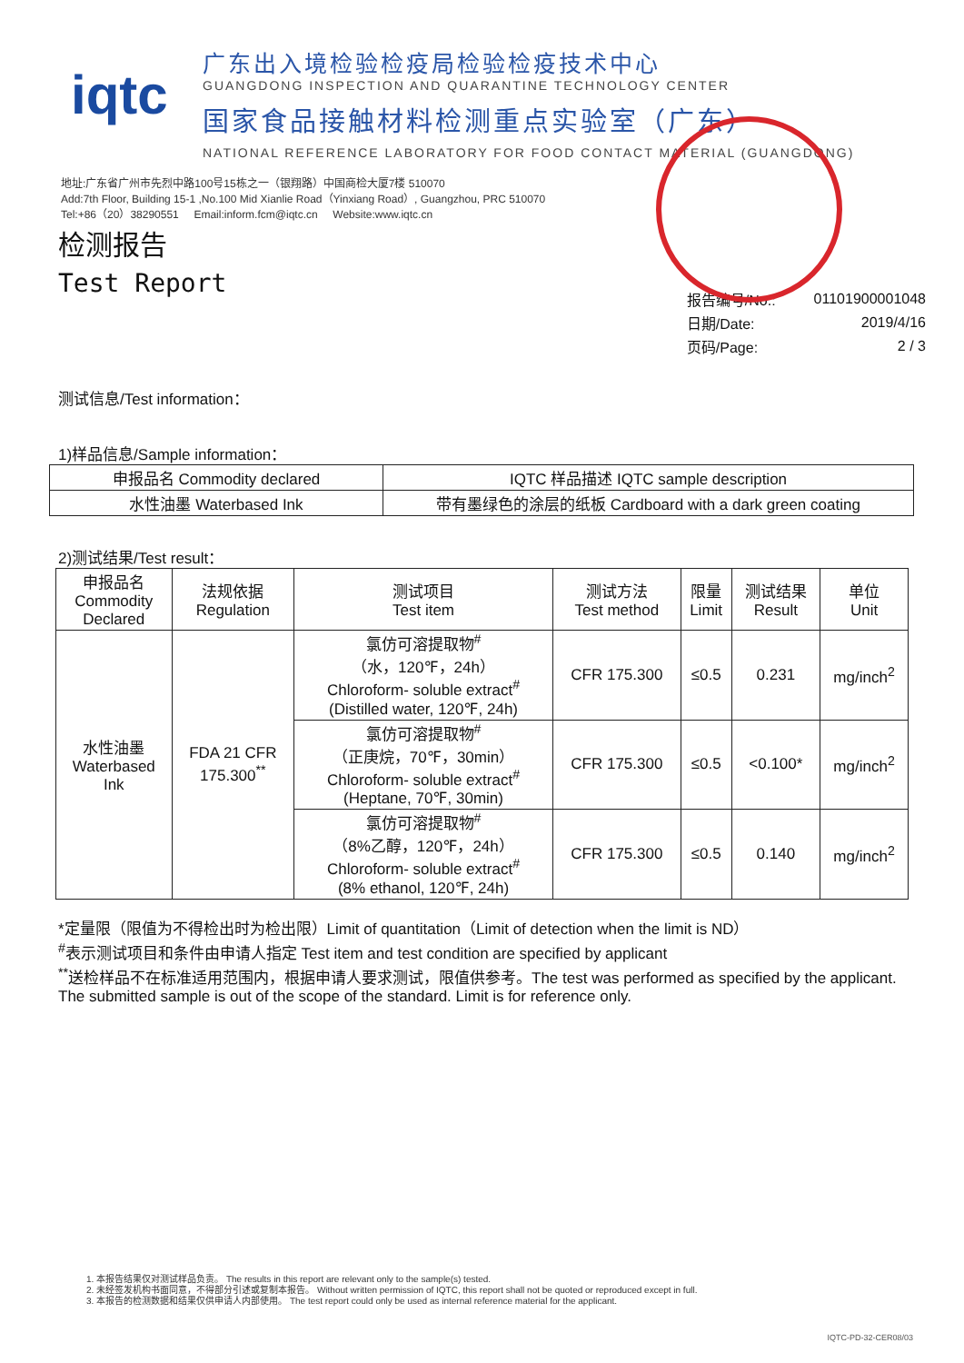iqtc
广东出入境检验检疫局检验检疫技术中心
GUANGDONG INSPECTION AND QUARANTINE TECHNOLOGY CENTER
国家食品接触材料检测重点实验室（广东）
NATIONAL REFERENCE LABORATORY FOR FOOD CONTACT MATERIAL (GUANGDONG)
地址:广东省广州市先烈中路100号15栋之一（银翔路）中国商检大厦7楼 510070
Add:7th Floor, Building 15-1 ,No.100 Mid Xianlie Road（Yinxiang Road）, Guangzhou, PRC 510070
Tel:+86（20）38290551 Email:inform.fcm@iqtc.cn Website:www.iqtc.cn
检测报告
Test Report
| 报告编号/No.: | 01101900001048 |
| 日期/Date: | 2019/4/16 |
| 页码/Page: | 2 / 3 |
测试信息/Test information：
1)样品信息/Sample information：
| 申报品名 Commodity declared | IQTC 样品描述 IQTC sample description |
| 水性油墨 Waterbased Ink | 带有墨绿色的涂层的纸板 Cardboard with a dark green coating |
2)测试结果/Test result：
| 申报品名 Commodity Declared | 法规依据 Regulation | 测试项目 Test item | 测试方法 Test method | 限量 Limit | 测试结果 Result | 单位 Unit |
| --- | --- | --- | --- | --- | --- | --- |
| 水性油墨 Waterbased Ink | FDA 21 CFR 175.300<sup>**</sup> | 氯仿可溶提取物<sup>#</sup> （水，120℉，24h） Chloroform- soluble extract<sup>#</sup> (Distilled water, 120℉, 24h) | CFR 175.300 | ≤0.5 | 0.231 | mg/inch<sup>2</sup> |
| | | 氯仿可溶提取物<sup>#</sup> （正庚烷，70℉，30min） Chloroform- soluble extract<sup>#</sup> (Heptane, 70℉, 30min) | CFR 175.300 | ≤0.5 | <0.100* | mg/inch<sup>2</sup> |
| | | 氯仿可溶提取物<sup>#</sup> （8%乙醇，120℉，24h） Chloroform- soluble extract<sup>#</sup> (8% ethanol, 120℉, 24h) | CFR 175.300 | ≤0.5 | 0.140 | mg/inch<sup>2</sup> |
*定量限（限值为不得检出时为检出限）Limit of quantitation（Limit of detection when the limit is ND）
<sup>#</sup> 表示测试项目和条件由申请人指定 Test item and test condition are specified by applicant
<sup>**</sup> 送检样品不在标准适用范围内，根据申请人要求测试，限值供参考。The test was performed as specified by the applicant. The submitted sample is out of the scope of the standard. Limit is for reference only.
1. 本报告结果仅对测试样品负责。 The results in this report are relevant only to the sample(s) tested.
2. 未经签发机构书面同意，不得部分引述或复制本报告。 Without written permission of IQTC, this report shall not be quoted or reproduced except in full.
3. 本报告的检测数据和结果仅供申请人内部使用。 The test report could only be used as internal reference material for the applicant.
IQTC-PD-32-CER08/03